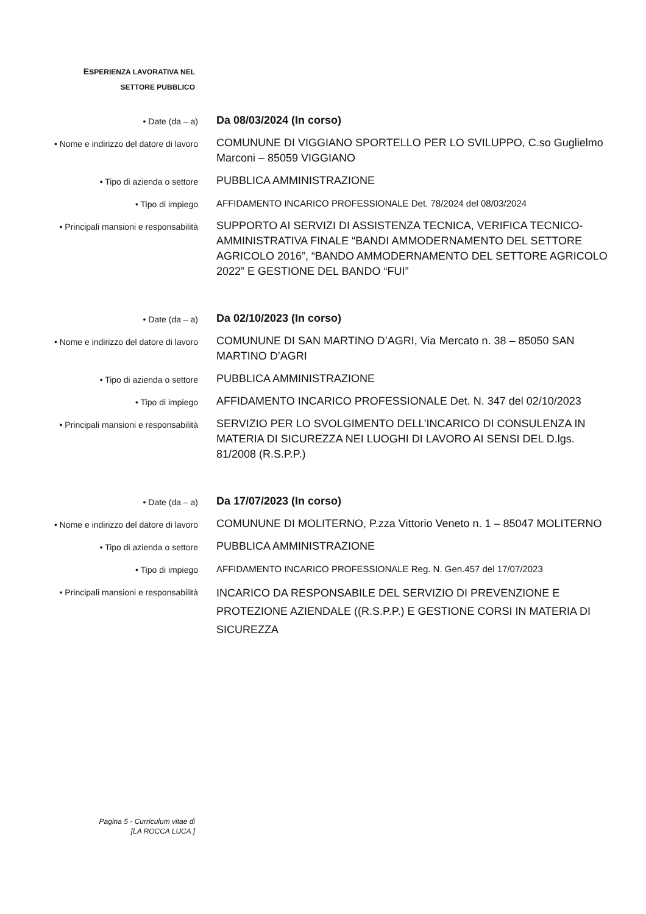ESPERIENZA LAVORATIVA NEL
SETTORE PUBBLICO
• Date (da – a)
Da 08/03/2024 (In corso)
• Nome e indirizzo del datore di lavoro
COMUNUNE DI VIGGIANO SPORTELLO PER LO SVILUPPO, C.so Guglielmo Marconi – 85059 VIGGIANO
• Tipo di azienda o settore
PUBBLICA AMMINISTRAZIONE
• Tipo di impiego
AFFIDAMENTO INCARICO PROFESSIONALE Det. 78/2024 del 08/03/2024
• Principali mansioni e responsabilità
SUPPORTO AI SERVIZI DI ASSISTENZA TECNICA, VERIFICA TECNICO-AMMINISTRATIVA FINALE “BANDI AMMODERNAMENTO DEL SETTORE AGRICOLO 2016”, “BANDO AMMODERNAMENTO DEL SETTORE AGRICOLO 2022” E GESTIONE DEL BANDO “FUI”
• Date (da – a)
Da 02/10/2023 (In corso)
• Nome e indirizzo del datore di lavoro
COMUNUNE DI SAN MARTINO D’AGRI, Via Mercato n. 38 – 85050 SAN MARTINO D’AGRI
• Tipo di azienda o settore
PUBBLICA AMMINISTRAZIONE
• Tipo di impiego
AFFIDAMENTO INCARICO PROFESSIONALE Det. N. 347 del 02/10/2023
• Principali mansioni e responsabilità
SERVIZIO PER LO SVOLGIMENTO DELL’INCARICO DI CONSULENZA IN MATERIA DI SICUREZZA NEI LUOGHI DI LAVORO AI SENSI DEL D.lgs. 81/2008 (R.S.P.P.)
• Date (da – a)
Da 17/07/2023 (In corso)
• Nome e indirizzo del datore di lavoro
COMUNUNE DI MOLITERNO, P.zza Vittorio Veneto n. 1 – 85047 MOLITERNO
• Tipo di azienda o settore
PUBBLICA AMMINISTRAZIONE
• Tipo di impiego
AFFIDAMENTO INCARICO PROFESSIONALE Reg. N. Gen.457 del 17/07/2023
• Principali mansioni e responsabilità
INCARICO DA RESPONSABILE DEL SERVIZIO DI PREVENZIONE E PROTEZIONE AZIENDALE ((R.S.P.P.) E GESTIONE CORSI IN MATERIA DI SICUREZZA
Pagina 5 - Curriculum vitae di
[LA ROCCA LUCA ]